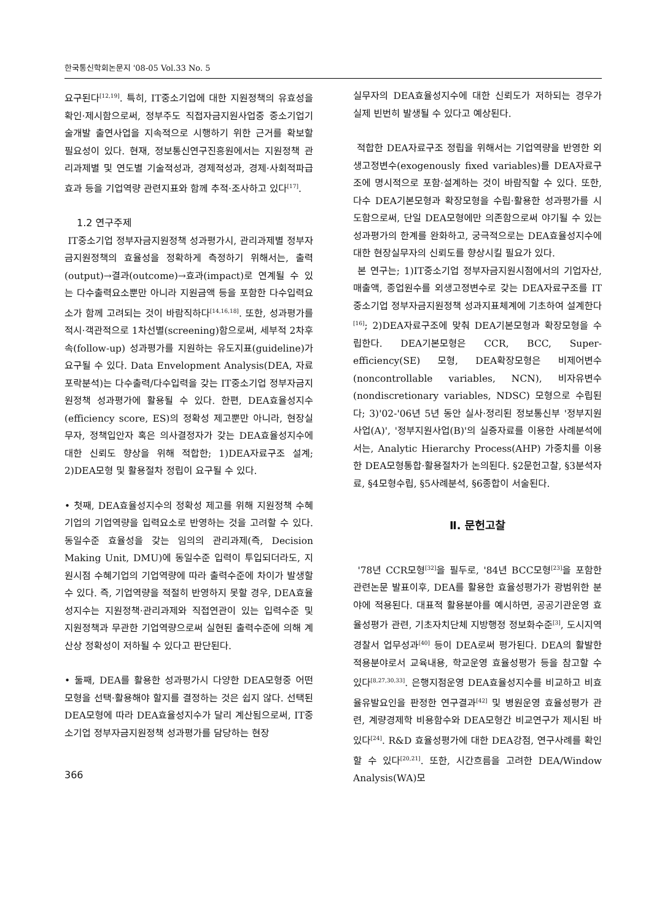한국통신학회논문지 '08-05 Vol.33 No. 5
요구된다<sup>[12,19]</sup>. 특히, IT중소기업에 대한 지원정책의 유효성을 확인·제시함으로써, 정부주도 직접자금지원사업중 중소기업기술개발 출연사업을 지속적으로 시행하기 위한 근거를 확보할 필요성이 있다. 현재, 정보통신연구진흥원에서는 지원정책 관리과제별 및 연도별 기술적성과, 경제적성과, 경제·사회적파급효과 등을 기업역량 관련지표와 함께 추적·조사하고 있다<sup>[17]</sup>.
1.2 연구주제
IT중소기업 정부자금지원정책 성과평가시, 관리과제별 정부자금지원정책의 효율성을 정확하게 측정하기 위해서는, 출력(output)→결과(outcome)→효과(impact)로 연계될 수 있는 다수출력요소뿐만 아니라 지원금액 등을 포함한 다수입력요소가 함께 고려되는 것이 바람직하다<sup>[14,16,18]</sup>. 또한, 성과평가를 적시·객관적으로 1차선별(screening)함으로써, 세부적 2차후속(follow-up) 성과평가를 지원하는 유도지표(guideline)가 요구될 수 있다. Data Envelopment Analysis(DEA, 자료포락분석)는 다수출력/다수입력을 갖는 IT중소기업 정부자금지원정책 성과평가에 활용될 수 있다. 한편, DEA효율성지수(efficiency score, ES)의 정확성 제고뿐만 아니라, 현장실무자, 정책입안자 혹은 의사결정자가 갖는 DEA효율성지수에 대한 신뢰도 향상을 위해 적합한; 1)DEA자료구조 설계; 2)DEA모형 및 활용절차 정립이 요구될 수 있다.
• 첫째, DEA효율성지수의 정확성 제고를 위해 지원정책 수혜기업의 기업역량을 입력요소로 반영하는 것을 고려할 수 있다. 동일수준 효율성을 갖는 임의의 관리과제(즉, Decision Making Unit, DMU)에 동일수준 입력이 투입되더라도, 지원시점 수혜기업의 기업역량에 따라 출력수준에 차이가 발생할 수 있다. 즉, 기업역량을 적절히 반영하지 못할 경우, DEA효율성지수는 지원정책·관리과제와 직접연관이 있는 입력수준 및 지원정책과 무관한 기업역량으로써 실현된 출력수준에 의해 계산상 정확성이 저하될 수 있다고 판단된다.
• 둘째, DEA를 활용한 성과평가시 다양한 DEA모형중 어떤 모형을 선택·활용해야 할지를 결정하는 것은 쉽지 않다. 선택된 DEA모형에 따라 DEA효율성지수가 달리 계산됨으로써, IT중소기업 정부자금지원정책 성과평가를 담당하는 현장
366
실무자의 DEA효율성지수에 대한 신뢰도가 저하되는 경우가 실제 빈번히 발생될 수 있다고 예상된다.
적합한 DEA자료구조 정립을 위해서는 기업역량을 반영한 외생고정변수(exogenously fixed variables)를 DEA자료구조에 명시적으로 포함·설계하는 것이 바람직할 수 있다. 또한, 다수 DEA기본모형과 확장모형을 수립·활용한 성과평가를 시도함으로써, 단일 DEA모형에만 의존함으로써 야기될 수 있는 성과평가의 한계를 완화하고, 궁극적으로는 DEA효율성지수에 대한 현장실무자의 신뢰도를 향상시킬 필요가 있다.
본 연구는; 1)IT중소기업 정부자금지원시점에서의 기업자산, 매출액, 종업원수를 외생고정변수로 갖는 DEA자료구조를 IT중소기업 정부자금지원정책 성과지표체계에 기초하여 설계한다<sup>[16]</sup>; 2)DEA자료구조에 맞춰 DEA기본모형과 확장모형을 수립한다. DEA기본모형은 CCR, BCC, Super-efficiency(SE) 모형, DEA확장모형은 비제어변수(noncontrollable variables, NCN), 비자유변수(nondiscretionary variables, NDSC) 모형으로 수립된다; 3)'02-'06년 5년 동안 실사·정리된 정보통신부 '정부지원사업(A)', '정부지원사업(B)'의 실증자료를 이용한 사례분석에서는, Analytic Hierarchy Process(AHP) 가중치를 이용한 DEA모형통합·활용절차가 논의된다. §2문헌고찰, §3분석자료, §4모형수립, §5사례분석, §6종합이 서술된다.
Ⅱ. 문헌고찰
'78년 CCR모형<sup>[32]</sup>을 필두로, '84년 BCC모형<sup>[23]</sup>을 포함한 관련논문 발표이후, DEA를 활용한 효율성평가가 광범위한 분야에 적용된다. 대표적 활용분야를 예시하면, 공공기관운영 효율성평가 관련, 기초자치단체 지방행정 정보화수준<sup>[3]</sup>, 도시지역 경찰서 업무성과<sup>[40]</sup> 등이 DEA로써 평가된다. DEA의 활발한 적용분야로서 교육내용, 학교운영 효율성평가 등을 참고할 수 있다<sup>[8,27,30,33]</sup>. 은행지점운영 DEA효율성지수를 비교하고 비효율유발요인을 판정한 연구결과<sup>[42]</sup> 및 병원운영 효율성평가 관련, 계량경제학 비용함수와 DEA모형간 비교연구가 제시된 바 있다<sup>[24]</sup>. R&D 효율성평가에 대한 DEA강점, 연구사례를 확인할 수 있다<sup>[20,21]</sup>. 또한, 시간흐름을 고려한 DEA/Window Analysis(WA)모